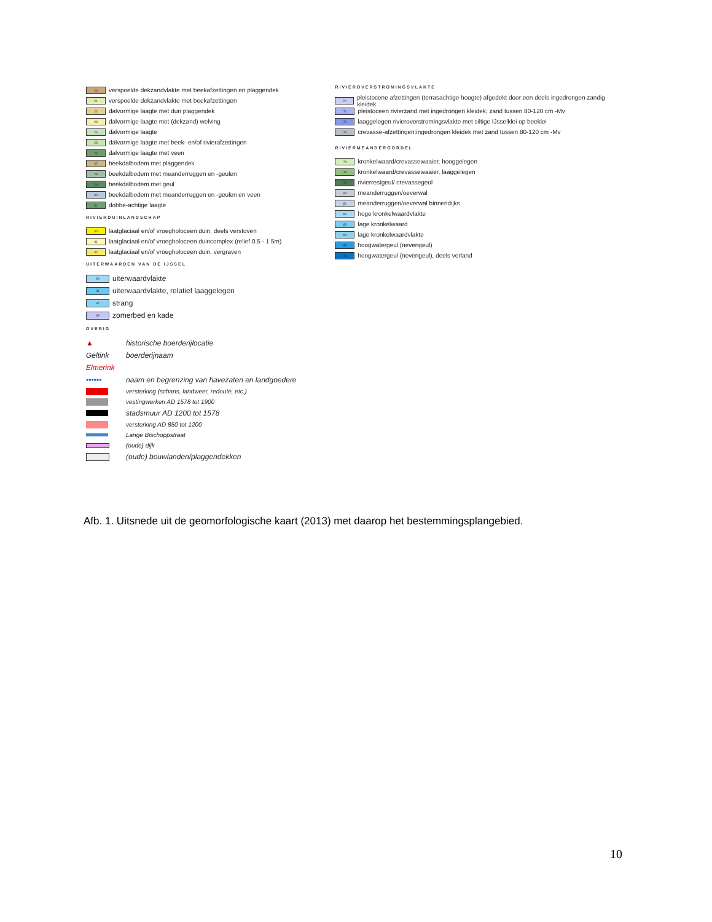20 verspoelde dekzandvlakte met beekafzettingen en plaggendek
21 verspoelde dekzandvlakte met beekafzettingen
22 dalvormige laagte met dun plaggendek
23 dalvormige laagte met (dekzand) welving
24 dalvormige laagte
25 dalvormige laagte met beek- en/of rivierafzettingen
26 dalvormige laagte met veen
27 beekdalbodem met plaggendek
28 beekdalbodem met meanderruggen en -geulen
29 beekdalbodem met geul
30 beekdalbodem met meanderruggen en -geulen en veen
31 dobbe-achtige laagte
RIVIERDUINLANDSCHAP
40 laatglaciaal en/of vroegholoceen duin, deels verstoven
41 laatglaciaal en/of vroegholoceen duincomplex (relief 0.5 - 1.5m)
42 laatglaciaal en/of vroegholoceen duin, vergraven
UITERWAARDEN VAN DE IJSSEL
90 uiterwaardvlakte
91 uiterwaardvlakte, relatief laaggelegen
92 strang
93 zomerbed en kade
OVERIG
▲ historische boerderijlocatie
Geltink boerderijnaam
Elmerink
•••••• naam en begrenzing van havezaten en landgoedere
versterking (schans, landweer, redoute, etc.)
vestingwerken AD 1578 tot 1900
stadsmuur AD 1200 tot 1578
versterking AD 850 tot 1200
Lange Bischoppstraat
(oude) dijk
(oude) bouwlanden/plaggendekken
RIVIEROVERSTROMINGSVLAKTE
70 pleistocene afzettingen (terrasachtige hoogte) afgedekt door een deels ingedrongen zandig kleidek
71 pleistoceen rivierzand met ingedrongen kleidek; zand tussen 80-120 cm -Mv
72 laaggelegen rivieroverstromingsvlakte met siltige IJsselklei op beeklei
73 crevasse-afzettingen:ingedrongen kleidek met zand tussen 80-120 cm -Mv
RIVIERMEANDERGORDEL
74 kronkelwaard/crevassewaaier, hooggelegen
75 kronkelwaard/crevassewaaier, laaggelegen
76 rivierrestgeul/ crevassegeul
80 meanderruggen/oeverwal
81 meanderruggen/oeverwal binnendijks
82 hoge kronkelwaardvlakte
83 lage kronkelwaard
84 lage kronkelwaardvlakte
85 hoogwatergeul (nevengeul)
86 hoogwatergeul (nevengeul), deels verland
Afb. 1. Uitsnede uit de geomorfologische kaart (2013) met daarop het bestemmingsplangebied.
10